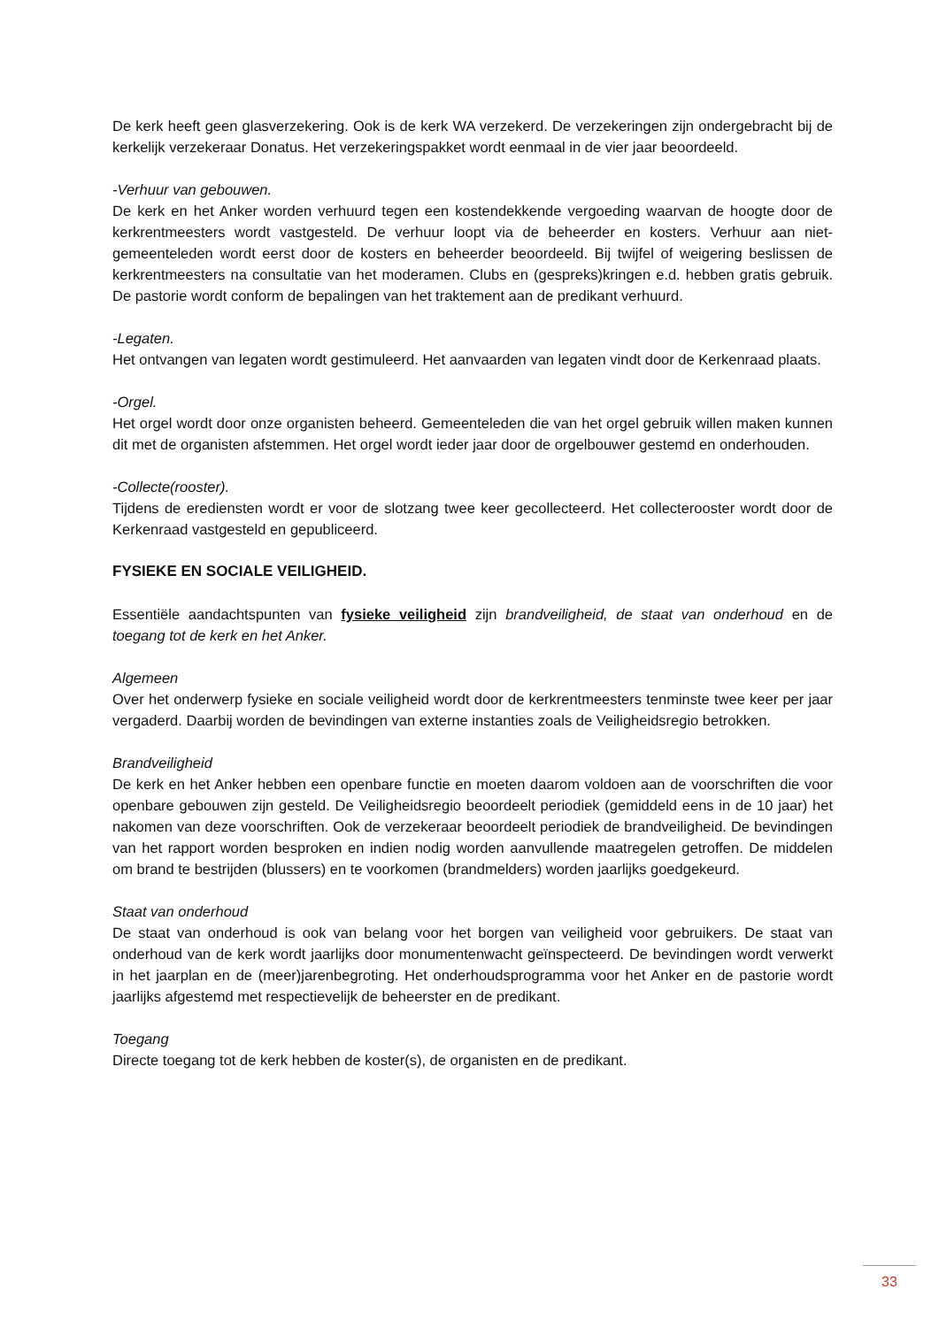De kerk heeft geen glasverzekering. Ook is de kerk WA verzekerd. De verzekeringen zijn ondergebracht bij de kerkelijk verzekeraar Donatus. Het verzekeringspakket wordt eenmaal in de vier jaar beoordeeld.
-Verhuur van gebouwen.
De kerk en het Anker worden verhuurd tegen een kostendekkende vergoeding waarvan de hoogte door de kerkrentmeesters wordt vastgesteld. De verhuur loopt via de beheerder en kosters. Verhuur aan niet-gemeenteleden wordt eerst door de kosters en beheerder beoordeeld. Bij twijfel of weigering beslissen de kerkrentmeesters na consultatie van het moderamen. Clubs en (gespreks)kringen e.d. hebben gratis gebruik. De pastorie wordt conform de bepalingen van het traktement aan de predikant verhuurd.
-Legaten.
Het ontvangen van legaten wordt gestimuleerd. Het aanvaarden van legaten vindt door de Kerkenraad plaats.
-Orgel.
Het orgel wordt door onze organisten beheerd. Gemeenteleden die van het orgel gebruik willen maken kunnen dit met de organisten afstemmen. Het orgel wordt ieder jaar door de orgelbouwer gestemd en onderhouden.
-Collecte(rooster).
Tijdens de erediensten wordt er voor de slotzang twee keer gecollecteerd. Het collecterooster wordt door de Kerkenraad vastgesteld en gepubliceerd.
FYSIEKE EN SOCIALE VEILIGHEID.
Essentiële aandachtspunten van fysieke veiligheid zijn brandveiligheid, de staat van onderhoud en de toegang tot de kerk en het Anker.
Algemeen
Over het onderwerp fysieke en sociale veiligheid wordt door de kerkrentmeesters tenminste twee keer per jaar vergaderd. Daarbij worden de bevindingen van externe instanties zoals de Veiligheidsregio betrokken.
Brandveiligheid
De kerk en het Anker hebben een openbare functie en moeten daarom voldoen aan de voorschriften die voor openbare gebouwen zijn gesteld. De Veiligheidsregio beoordeelt periodiek (gemiddeld eens in de 10 jaar) het nakomen van deze voorschriften. Ook de verzekeraar beoordeelt periodiek de brandveiligheid. De bevindingen van het rapport worden besproken en indien nodig worden aanvullende maatregelen getroffen. De middelen om brand te bestrijden (blussers) en te voorkomen (brandmelders) worden jaarlijks goedgekeurd.
Staat van onderhoud
De staat van onderhoud is ook van belang voor het borgen van veiligheid voor gebruikers. De staat van onderhoud van de kerk wordt jaarlijks door monumentenwacht geïnspecteerd. De bevindingen wordt verwerkt in het jaarplan en de (meer)jarenbegroting. Het onderhoudsprogramma voor het Anker en de pastorie wordt jaarlijks afgestemd met respectievelijk de beheerster en de predikant.
Toegang
Directe toegang tot de kerk hebben de koster(s), de organisten en de predikant.
33